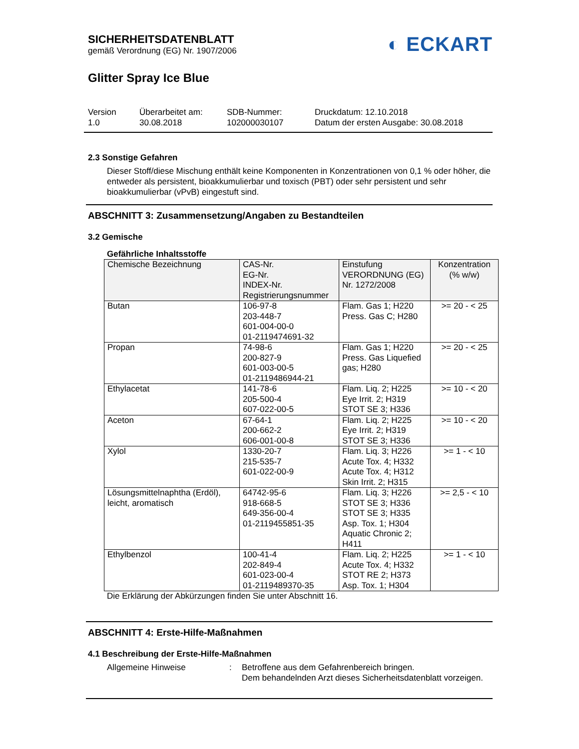◐ ECKART
SICHERHEITSDATENBLATT
gemäß Verordnung (EG) Nr. 1907/2006
Glitter Spray Ice Blue
Version
1.0
Überarbeitet am:
30.08.2018
SDB-Nummer:
102000030107
Druckdatum: 12.10.2018
Datum der ersten Ausgabe: 30.08.2018
2.3 Sonstige Gefahren
Dieser Stoff/diese Mischung enthält keine Komponenten in Konzentrationen von 0,1 % oder höher, die entweder als persistent, bioakkumulierbar und toxisch (PBT) oder sehr persistent und sehr bioakkumulierbar (vPvB) eingestuft sind.
ABSCHNITT 3: Zusammensetzung/Angaben zu Bestandteilen
3.2 Gemische
Gefährliche Inhaltsstoffe
| Chemische Bezeichnung | CAS-Nr. EG-Nr. INDEX-Nr. Registrierungsnummer | Einstufung VERORDNUNG (EG) Nr. 1272/2008 | Konzentration (% w/w) |
| --- | --- | --- | --- |
| Butan | 106-97-8 203-448-7 601-004-00-0 01-2119474691-32 | Flam. Gas 1; H220 Press. Gas C; H280 | >= 20 - < 25 |
| Propan | 74-98-6 200-827-9 601-003-00-5 01-2119486944-21 | Flam. Gas 1; H220 Press. Gas Liquefied gas; H280 | >= 20 - < 25 |
| Ethylacetat | 141-78-6 205-500-4 607-022-00-5 | Flam. Liq. 2; H225 Eye Irrit. 2; H319 STOT SE 3; H336 | >= 10 - < 20 |
| Aceton | 67-64-1 200-662-2 606-001-00-8 | Flam. Liq. 2; H225 Eye Irrit. 2; H319 STOT SE 3; H336 | >= 10 - < 20 |
| Xylol | 1330-20-7 215-535-7 601-022-00-9 | Flam. Liq. 3; H226 Acute Tox. 4; H332 Acute Tox. 4; H312 Skin Irrit. 2; H315 | >= 1 - < 10 |
| Lösungsmittelnaphtha (Erdöl), leicht, aromatisch | 64742-95-6 918-668-5 649-356-00-4 01-2119455851-35 | Flam. Liq. 3; H226 STOT SE 3; H336 STOT SE 3; H335 Asp. Tox. 1; H304 Aquatic Chronic 2; H411 | >= 2,5 - < 10 |
| Ethylbenzol | 100-41-4 202-849-4 601-023-00-4 01-2119489370-35 | Flam. Liq. 2; H225 Acute Tox. 4; H332 STOT RE 2; H373 Asp. Tox. 1; H304 | >= 1 - < 10 |
Die Erklärung der Abkürzungen finden Sie unter Abschnitt 16.
ABSCHNITT 4: Erste-Hilfe-Maßnahmen
4.1 Beschreibung der Erste-Hilfe-Maßnahmen
Allgemeine Hinweise : Betroffene aus dem Gefahrenbereich bringen.
Dem behandelnden Arzt dieses Sicherheitsdatenblatt vorzeigen.